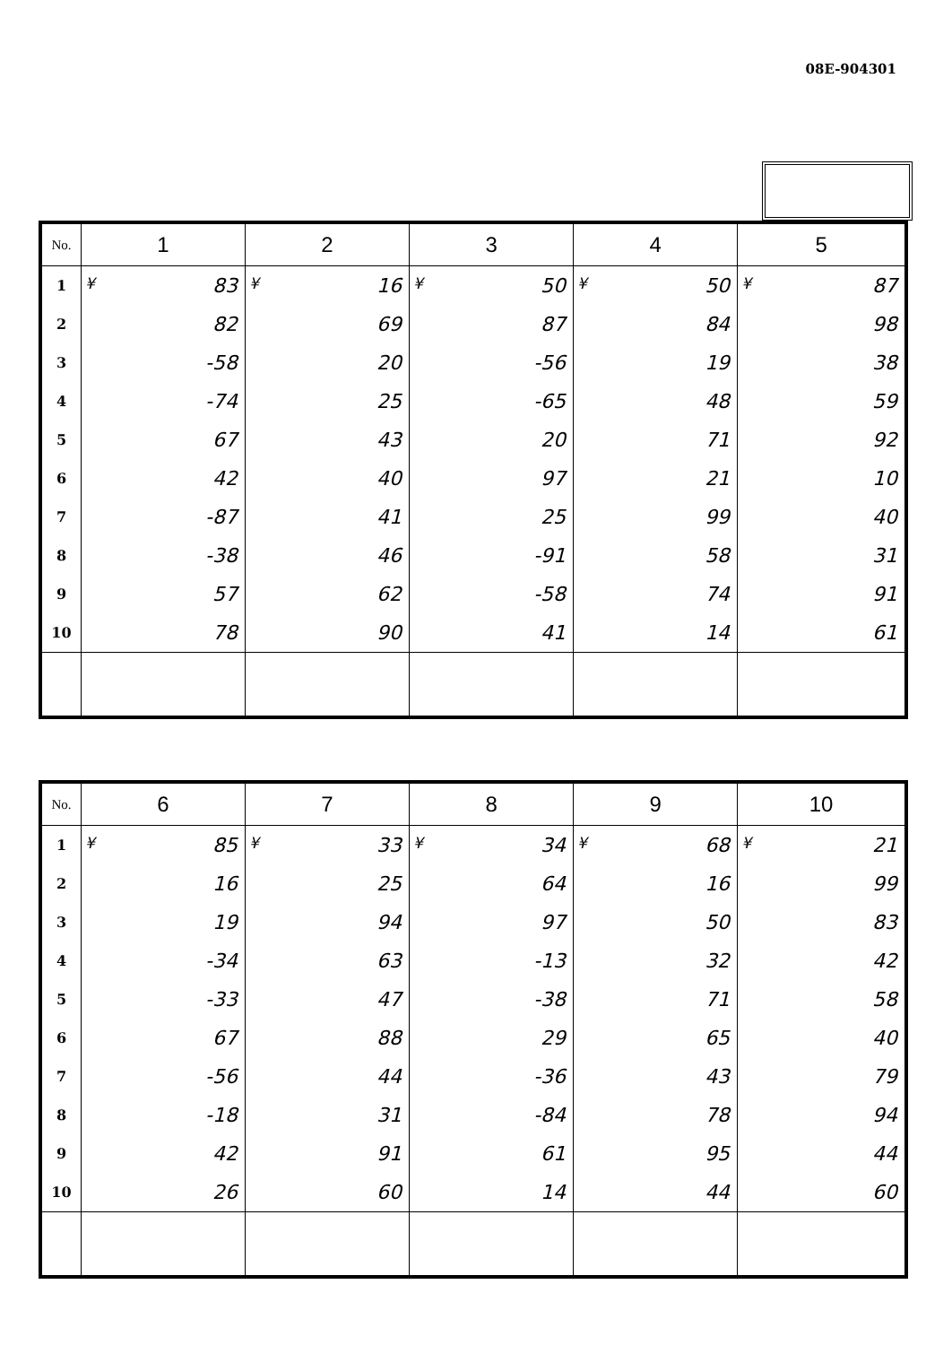08E-904301
| No. | 1 | 2 | 3 | 4 | 5 |
| --- | --- | --- | --- | --- | --- |
| 1 | ¥ 83 | ¥ 16 | ¥ 50 | ¥ 50 | ¥ 87 |
| 2 | 82 | 69 | 87 | 84 | 98 |
| 3 | -58 | 20 | -56 | 19 | 38 |
| 4 | -74 | 25 | -65 | 48 | 59 |
| 5 | 67 | 43 | 20 | 71 | 92 |
| 6 | 42 | 40 | 97 | 21 | 10 |
| 7 | -87 | 41 | 25 | 99 | 40 |
| 8 | -38 | 46 | -91 | 58 | 31 |
| 9 | 57 | 62 | -58 | 74 | 91 |
| 10 | 78 | 90 | 41 | 14 | 61 |
| No. | 6 | 7 | 8 | 9 | 10 |
| --- | --- | --- | --- | --- | --- |
| 1 | ¥ 85 | ¥ 33 | ¥ 34 | ¥ 68 | ¥ 21 |
| 2 | 16 | 25 | 64 | 16 | 99 |
| 3 | 19 | 94 | 97 | 50 | 83 |
| 4 | -34 | 63 | -13 | 32 | 42 |
| 5 | -33 | 47 | -38 | 71 | 58 |
| 6 | 67 | 88 | 29 | 65 | 40 |
| 7 | -56 | 44 | -36 | 43 | 79 |
| 8 | -18 | 31 | -84 | 78 | 94 |
| 9 | 42 | 91 | 61 | 95 | 44 |
| 10 | 26 | 60 | 14 | 44 | 60 |